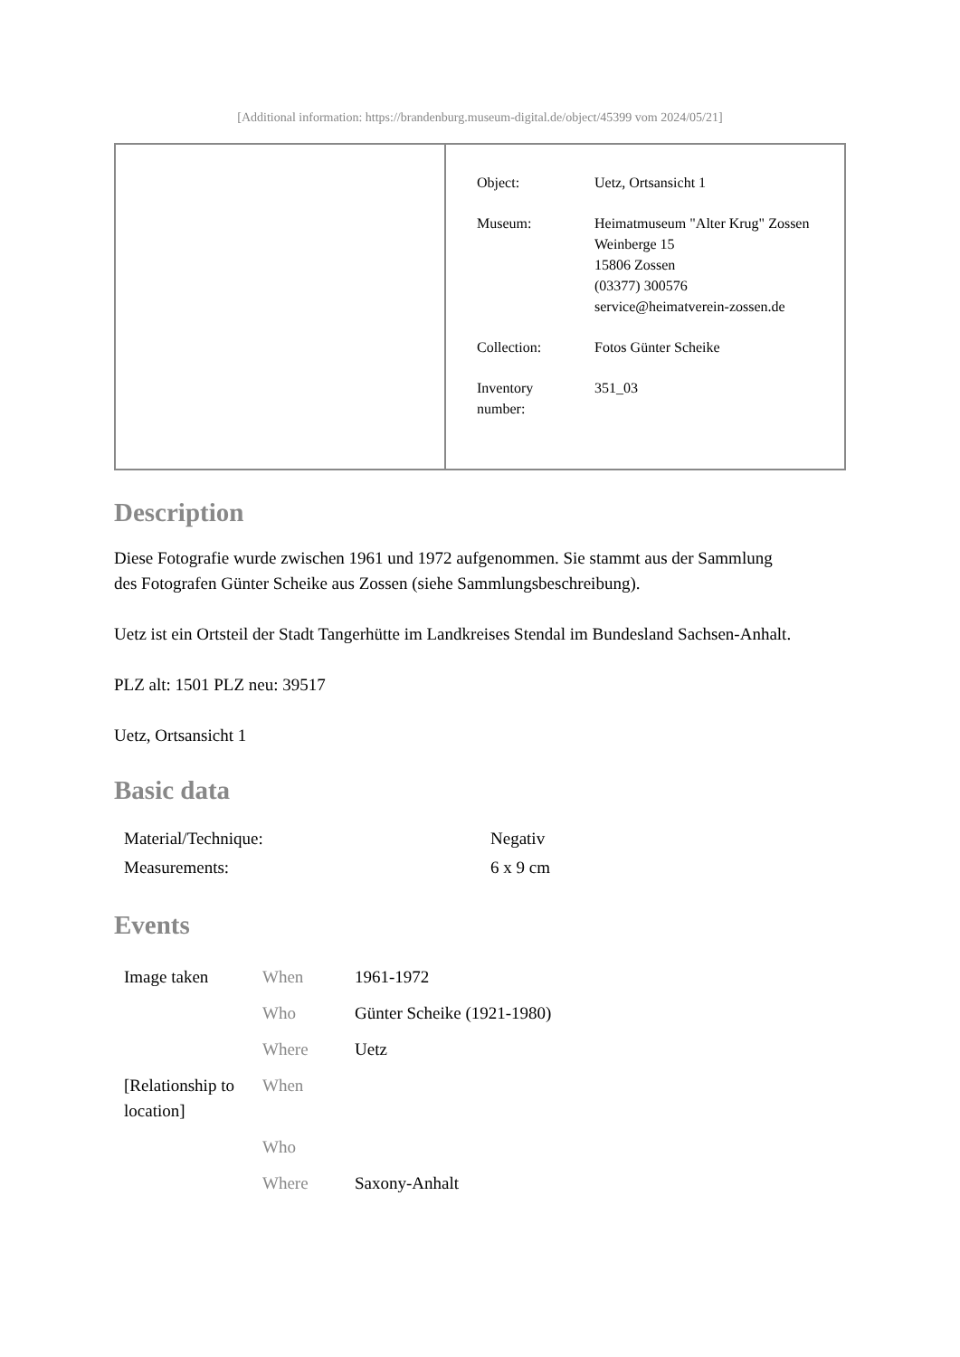[Additional information: https://brandenburg.museum-digital.de/object/45399 vom 2024/05/21]
| Object: | Uetz, Ortsansicht 1 |
| Museum: | Heimatmuseum "Alter Krug" Zossen Weinberge 15 15806 Zossen (03377) 300576 service@heimatverein-zossen.de |
| Collection: | Fotos Günter Scheike |
| Inventory number: | 351_03 |
Description
Diese Fotografie wurde zwischen 1961 und 1972 aufgenommen. Sie stammt aus der Sammlung
des Fotografen Günter Scheike aus Zossen (siehe Sammlungsbeschreibung).
Uetz ist ein Ortsteil der Stadt Tangerhütte im Landkreises Stendal im Bundesland Sachsen-Anhalt.
PLZ alt: 1501 PLZ neu: 39517
Uetz, Ortsansicht 1
Basic data
| Material/Technique: | Negativ |
| Measurements: | 6 x 9 cm |
Events
| Image taken | When | 1961-1972 |
| | Who | Günter Scheike (1921-1980) |
| | Where | Uetz |
| [Relationship to location] | When | |
| | Who | |
| | Where | Saxony-Anhalt |